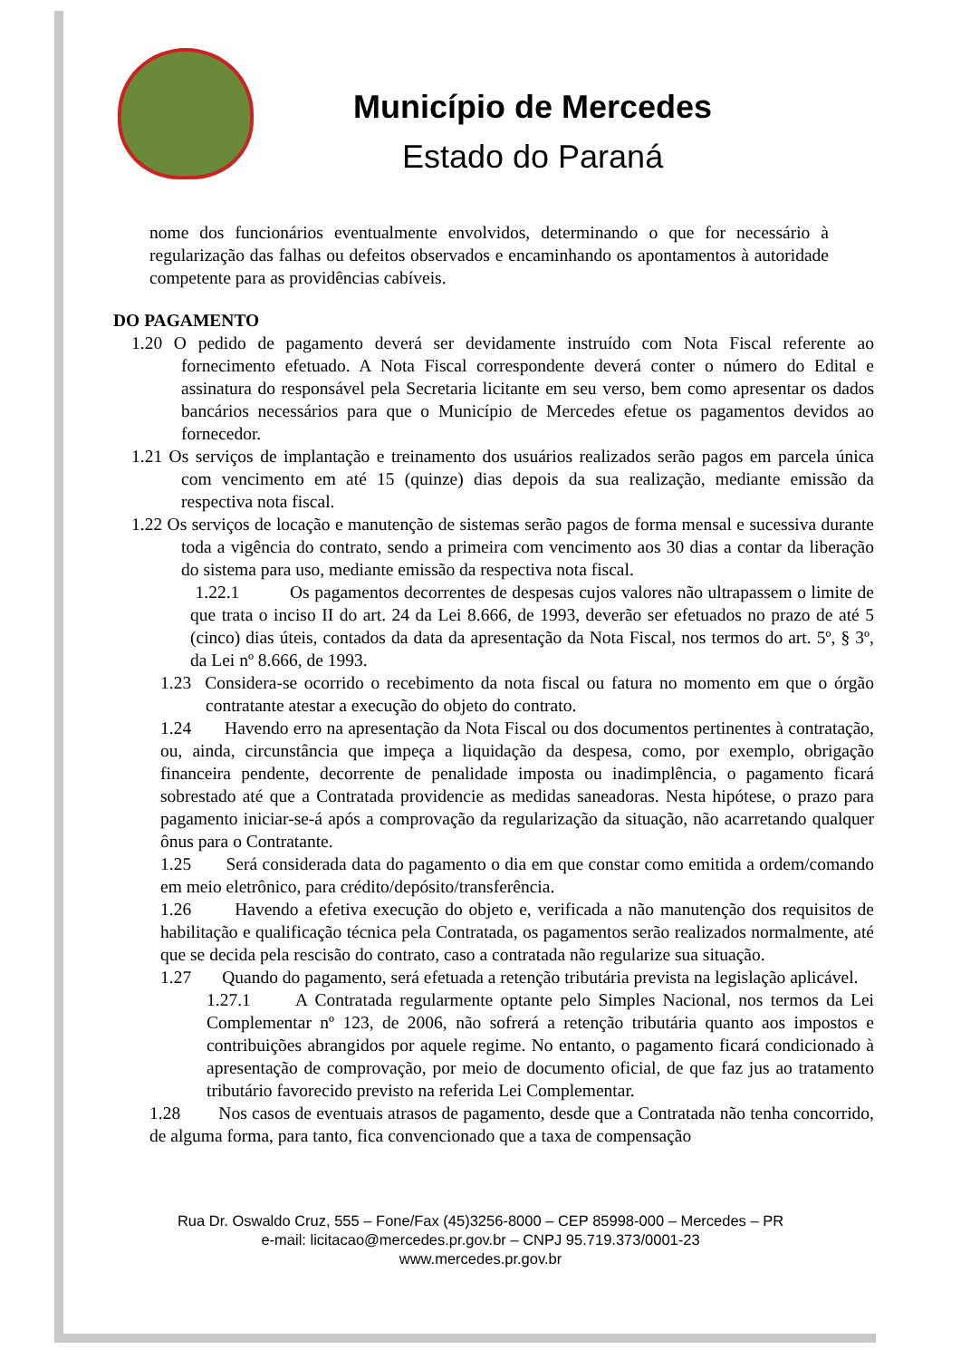Município de Mercedes
Estado do Paraná
nome dos funcionários eventualmente envolvidos, determinando o que for necessário à regularização das falhas ou defeitos observados e encaminhando os apontamentos à autoridade competente para as providências cabíveis.
DO PAGAMENTO
1.20 O pedido de pagamento deverá ser devidamente instruído com Nota Fiscal referente ao fornecimento efetuado. A Nota Fiscal correspondente deverá conter o número do Edital e assinatura do responsável pela Secretaria licitante em seu verso, bem como apresentar os dados bancários necessários para que o Município de Mercedes efetue os pagamentos devidos ao fornecedor.
1.21 Os serviços de implantação e treinamento dos usuários realizados serão pagos em parcela única com vencimento em até 15 (quinze) dias depois da sua realização, mediante emissão da respectiva nota fiscal.
1.22 Os serviços de locação e manutenção de sistemas serão pagos de forma mensal e sucessiva durante toda a vigência do contrato, sendo a primeira com vencimento aos 30 dias a contar da liberação do sistema para uso, mediante emissão da respectiva nota fiscal.
1.22.1 Os pagamentos decorrentes de despesas cujos valores não ultrapassem o limite de que trata o inciso II do art. 24 da Lei 8.666, de 1993, deverão ser efetuados no prazo de até 5 (cinco) dias úteis, contados da data da apresentação da Nota Fiscal, nos termos do art. 5º, § 3º, da Lei nº 8.666, de 1993.
1.23 Considera-se ocorrido o recebimento da nota fiscal ou fatura no momento em que o órgão contratante atestar a execução do objeto do contrato.
1.24 Havendo erro na apresentação da Nota Fiscal ou dos documentos pertinentes à contratação, ou, ainda, circunstância que impeça a liquidação da despesa, como, por exemplo, obrigação financeira pendente, decorrente de penalidade imposta ou inadimplência, o pagamento ficará sobrestado até que a Contratada providencie as medidas saneadoras. Nesta hipótese, o prazo para pagamento iniciar-se-á após a comprovação da regularização da situação, não acarretando qualquer ônus para o Contratante.
1.25 Será considerada data do pagamento o dia em que constar como emitida a ordem/comando em meio eletrônico, para crédito/depósito/transferência.
1.26 Havendo a efetiva execução do objeto e, verificada a não manutenção dos requisitos de habilitação e qualificação técnica pela Contratada, os pagamentos serão realizados normalmente, até que se decida pela rescisão do contrato, caso a contratada não regularize sua situação.
1.27 Quando do pagamento, será efetuada a retenção tributária prevista na legislação aplicável.
1.27.1 A Contratada regularmente optante pelo Simples Nacional, nos termos da Lei Complementar nº 123, de 2006, não sofrerá a retenção tributária quanto aos impostos e contribuições abrangidos por aquele regime. No entanto, o pagamento ficará condicionado à apresentação de comprovação, por meio de documento oficial, de que faz jus ao tratamento tributário favorecido previsto na referida Lei Complementar.
1.28 Nos casos de eventuais atrasos de pagamento, desde que a Contratada não tenha concorrido, de alguma forma, para tanto, fica convencionado que a taxa de compensação
Rua Dr. Oswaldo Cruz, 555 – Fone/Fax (45)3256-8000 – CEP 85998-000 – Mercedes – PR
e-mail: licitacao@mercedes.pr.gov.br – CNPJ 95.719.373/0001-23
www.mercedes.pr.gov.br